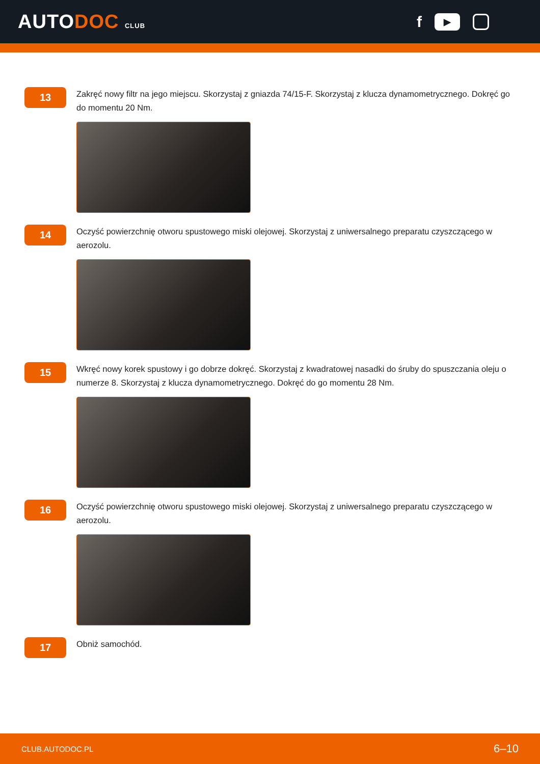AUTODOC CLUB
f
▶
13
Zakręć nowy filtr na jego miejscu. Skorzystaj z gniazda 74/15-F. Skorzystaj z klucza dynamometrycznego. Dokręć go do momentu 20 Nm.
14
Oczyść powierzchnię otworu spustowego miski olejowej. Skorzystaj z uniwersalnego preparatu czyszczącego w aerozolu.
15
Wkręć nowy korek spustowy i go dobrze dokręć. Skorzystaj z kwadratowej nasadki do śruby do spuszczania oleju o numerze 8. Skorzystaj z klucza dynamometrycznego. Dokręć do go momentu 28 Nm.
16
Oczyść powierzchnię otworu spustowego miski olejowej. Skorzystaj z uniwersalnego preparatu czyszczącego w aerozolu.
17
Obniż samochód.
CLUB.AUTODOC.PL 6–10